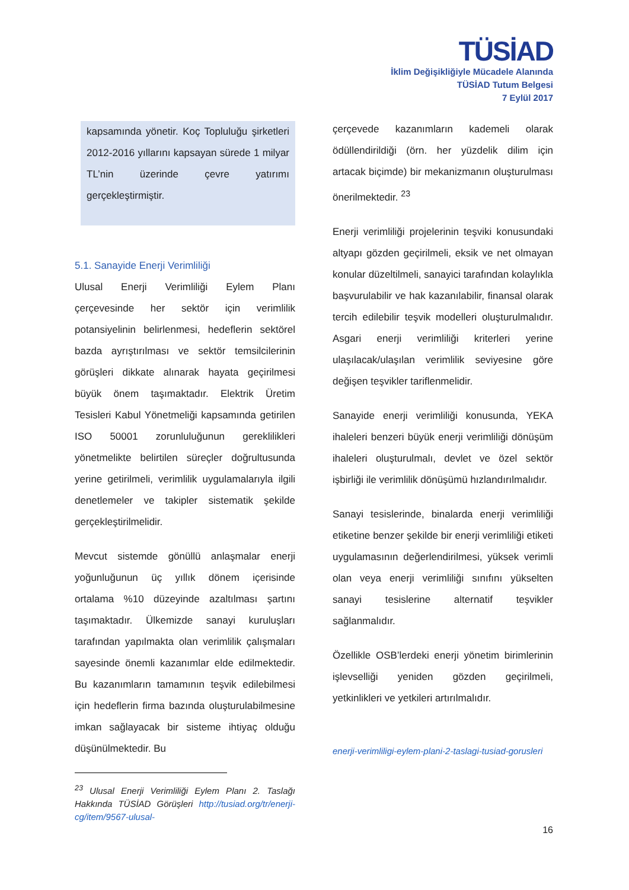TÜSİAD
İklim Değişikliğiyle Mücadele Alanında
TÜSİAD Tutum Belgesi
7 Eylül 2017
kapsamında yönetir. Koç Topluluğu şirketleri 2012-2016 yıllarını kapsayan sürede 1 milyar TL’nin üzerinde çevre yatırımı gerçekleştirmiştir.
5.1. Sanayide Enerji Verimliliği
Ulusal Enerji Verimliliği Eylem Planı çerçevesinde her sektör için verimlilik potansiyelinin belirlenmesi, hedeflerin sektörel bazda ayrıştırılması ve sektör temsilcilerinin görüşleri dikkate alınarak hayata geçirilmesi büyük önem taşımaktadır. Elektrik Üretim Tesisleri Kabul Yönetmeliği kapsamında getirilen ISO 50001 zorunluluğunun gereklilikleri yönetmelikte belirtilen süreçler doğrultusunda yerine getirilmeli, verimlilik uygulamalarıyla ilgili denetlemeler ve takipler sistematik şekilde gerçekleştirilmelidir.
Mevcut sistemde gönüllü anlaşmalar enerji yoğunluğunun üç yıllık dönem içerisinde ortalama %10 düzeyinde azaltılması şartını taşımaktadır. Ülkemizde sanayi kuruluşları tarafından yapılmakta olan verimlilik çalışmaları sayesinde önemli kazanımlar elde edilmektedir. Bu kazanımların tamamının teşvik edilebilmesi için hedeflerin firma bazında oluşturulabilmesine imkan sağlayacak bir sisteme ihtiyaç olduğu düşünülmektedir. Bu
<sup>23</sup> Ulusal Enerji Verimliliği Eylem Planı 2. Taslağı Hakkında TÜSİAD Görüşleri http://tusiad.org/tr/enerji-cg/item/9567-ulusal-
çerçevede kazanımların kademeli olarak ödüllendirildiği (örn. her yüzdelik dilim için artacak biçimde) bir mekanizmanın oluşturulması önerilmektedir. <sup>23</sup>
Enerji verimliliği projelerinin teşviki konusundaki altyapı gözden geçirilmeli, eksik ve net olmayan konular düzeltilmeli, sanayici tarafından kolaylıkla başvurulabilir ve hak kazanılabilir, finansal olarak tercih edilebilir teşvik modelleri oluşturulmalıdır. Asgari enerji verimliliği kriterleri yerine ulaşılacak/ulaşılan verimlilik seviyesine göre değişen teşvikler tariflenmelidir.
Sanayide enerji verimliliği konusunda, YEKA ihaleleri benzeri büyük enerji verimliliği dönüşüm ihaleleri oluşturulmalı, devlet ve özel sektör işbirliği ile verimlilik dönüşümü hızlandırılmalıdır.
Sanayi tesislerinde, binalarda enerji verimliliği etiketine benzer şekilde bir enerji verimliliği etiketi uygulamasının değerlendirilmesi, yüksek verimli olan veya enerji verimliliği sınıfını yükselten sanayi tesislerine alternatif teşvikler sağlanmalıdır.
Özellikle OSB’lerdeki enerji yönetim birimlerinin işlevselliği yeniden gözden geçirilmeli, yetkinlikleri ve yetkileri artırılmalıdır.
enerji-verimliligi-eylem-plani-2-taslagi-tusiad-gorusleri
16